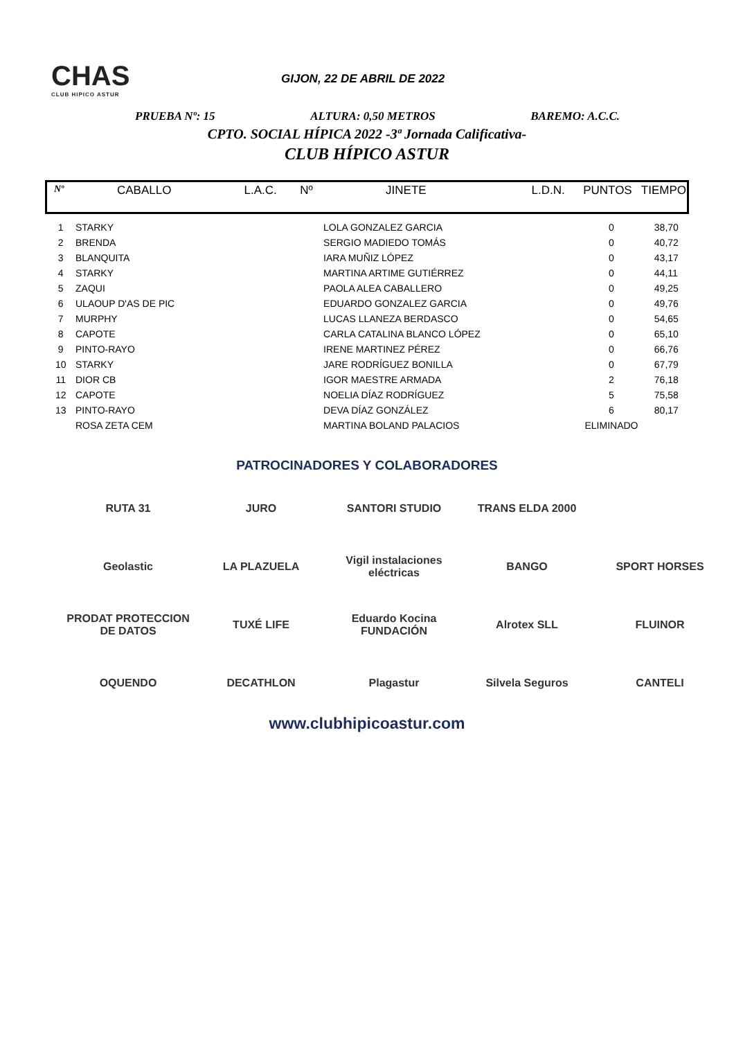CHAS
CLUB HIPICO ASTUR
GIJON, 22 DE ABRIL DE 2022
PRUEBA Nº: 15 ALTURA: 0,50 METROS BAREMO: A.C.C.
CPTO. SOCIAL HÍPICA 2022 -3ª Jornada Calificativa-
CLUB HÍPICO ASTUR
| Nº | CABALLO | L.A.C. | Nº | JINETE | L.D.N. | PUNTOS | TIEMPO |
| --- | --- | --- | --- | --- | --- | --- | --- |
| 1 | STARKY | | | LOLA GONZALEZ GARCIA | | 0 | 38,70 |
| 2 | BRENDA | | | SERGIO MADIEDO TOMÁS | | 0 | 40,72 |
| 3 | BLANQUITA | | | IARA MUÑIZ LÓPEZ | | 0 | 43,17 |
| 4 | STARKY | | | MARTINA ARTIME GUTIÉRREZ | | 0 | 44,11 |
| 5 | ZAQUI | | | PAOLA ALEA CABALLERO | | 0 | 49,25 |
| 6 | ULAOUP D'AS DE PIC | | | EDUARDO GONZALEZ GARCIA | | 0 | 49,76 |
| 7 | MURPHY | | | LUCAS LLANEZA BERDASCO | | 0 | 54,65 |
| 8 | CAPOTE | | | CARLA CATALINA BLANCO LÓPEZ | | 0 | 65,10 |
| 9 | PINTO-RAYO | | | IRENE MARTINEZ PÉREZ | | 0 | 66,76 |
| 10 | STARKY | | | JARE RODRÍGUEZ BONILLA | | 0 | 67,79 |
| 11 | DIOR CB | | | IGOR MAESTRE ARMADA | | 2 | 76,18 |
| 12 | CAPOTE | | | NOELIA DÍAZ RODRÍGUEZ | | 5 | 75,58 |
| 13 | PINTO-RAYO | | | DEVA DÍAZ GONZÁLEZ | | 6 | 80,17 |
| | ROSA ZETA CEM | | | MARTINA BOLAND PALACIOS | | ELIMINADO | |
PATROCINADORES Y COLABORADORES
RUTA 31
JURO
SANTORI STUDIO
TRANS ELDA 2000
Geolastic
LA PLAZUELA
Vigil instalaciones eléctricas
BANGO
SPORT HORSES
PRODAT PROTECCION DE DATOS
TUXÉ LIFE
Eduardo Kocina FUNDACIÓN
Alrotex SLL
FLUINOR
OQUENDO
DECATHLON
Plagastur
Silvela Seguros
CANTELI
www.clubhipicoastur.com